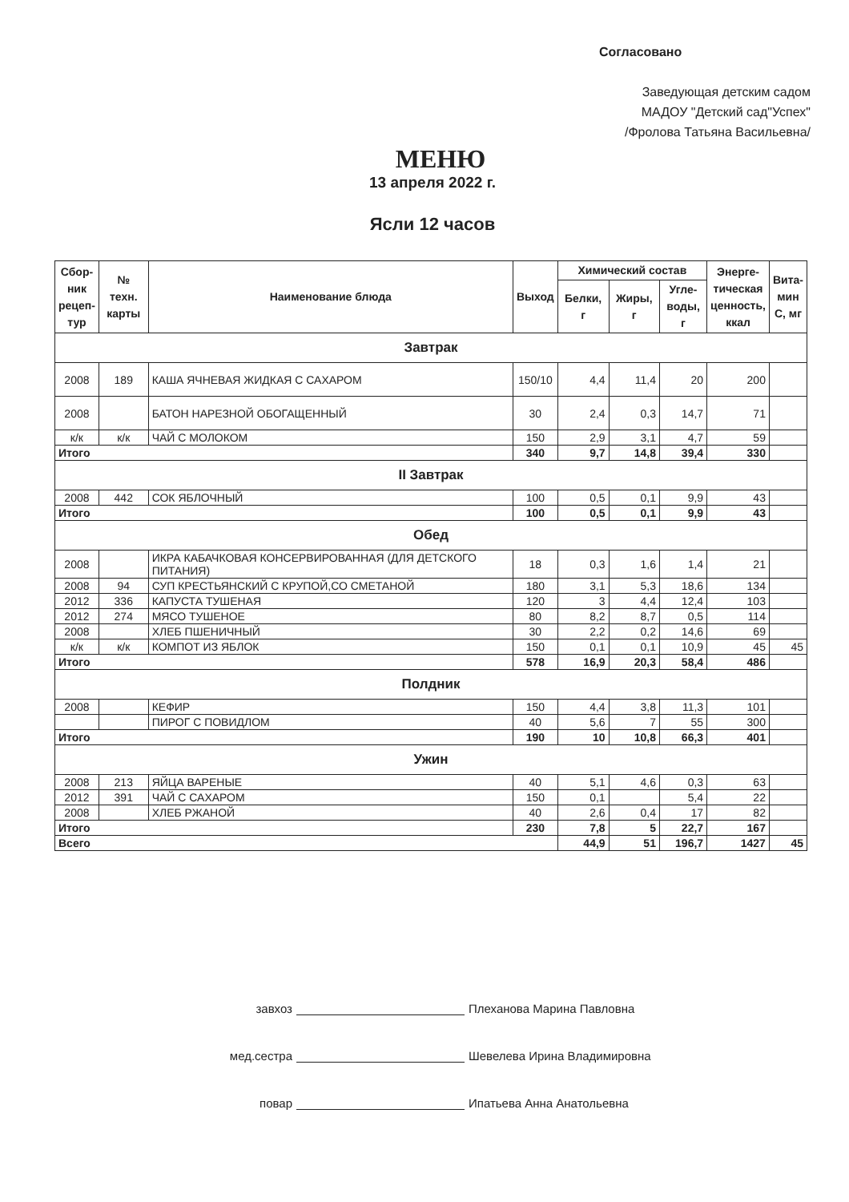Согласовано
Заведующая детским садом
МАДОУ "Детский сад"Успех"
/Фролова Татьяна Васильевна/
МЕНЮ
13 апреля 2022 г.
Ясли 12 часов
| Сбор- ник рецеп- тур | № техн. карты | Наименование блюда | Выход | Химический состав | | | Энерге- тическая ценность, ккал | Вита- мин С, мг |
| --- | --- | --- | --- | --- | --- | --- | --- | --- |
| | | | | Белки, г | Жиры, г | Угле- воды, г | | |
| Завтрак | | | | | | | | |
| 2008 | 189 | КАША ЯЧНЕВАЯ ЖИДКАЯ С САХАРОМ | 150/10 | 4,4 | 11,4 | 20 | 200 | |
| 2008 | | БАТОН НАРЕЗНОЙ ОБОГАЩЕННЫЙ | 30 | 2,4 | 0,3 | 14,7 | 71 | |
| к/к | к/к | ЧАЙ С МОЛОКОМ | 150 | 2,9 | 3,1 | 4,7 | 59 | |
| Итого | | | 340 | 9,7 | 14,8 | 39,4 | 330 | |
| II Завтрак | | | | | | | | |
| 2008 | 442 | СОК ЯБЛОЧНЫЙ | 100 | 0,5 | 0,1 | 9,9 | 43 | |
| Итого | | | 100 | 0,5 | 0,1 | 9,9 | 43 | |
| Обед | | | | | | | | |
| 2008 | | ИКРА КАБАЧКОВАЯ КОНСЕРВИРОВАННАЯ (ДЛЯ ДЕТСКОГО ПИТАНИЯ) | 18 | 0,3 | 1,6 | 1,4 | 21 | |
| 2008 | 94 | СУП КРЕСТЬЯНСКИЙ С КРУПОЙ,СО СМЕТАНОЙ | 180 | 3,1 | 5,3 | 18,6 | 134 | |
| 2012 | 336 | КАПУСТА ТУШЕНАЯ | 120 | 3 | 4,4 | 12,4 | 103 | |
| 2012 | 274 | МЯСО ТУШЕНОЕ | 80 | 8,2 | 8,7 | 0,5 | 114 | |
| 2008 | | ХЛЕБ ПШЕНИЧНЫЙ | 30 | 2,2 | 0,2 | 14,6 | 69 | |
| к/к | к/к | КОМПОТ ИЗ ЯБЛОК | 150 | 0,1 | 0,1 | 10,9 | 45 | 45 |
| Итого | | | 578 | 16,9 | 20,3 | 58,4 | 486 | |
| Полдник | | | | | | | | |
| 2008 | | КЕФИР | 150 | 4,4 | 3,8 | 11,3 | 101 | |
| | | ПИРОГ С ПОВИДЛОМ | 40 | 5,6 | 7 | 55 | 300 | |
| Итого | | | 190 | 10 | 10,8 | 66,3 | 401 | |
| Ужин | | | | | | | | |
| 2008 | 213 | ЯЙЦА ВАРЕНЫЕ | 40 | 5,1 | 4,6 | 0,3 | 63 | |
| 2012 | 391 | ЧАЙ С САХАРОМ | 150 | 0,1 | | 5,4 | 22 | |
| 2008 | | ХЛЕБ РЖАНОЙ | 40 | 2,6 | 0,4 | 17 | 82 | |
| Итого | | | 230 | 7,8 | 5 | 22,7 | 167 | |
| Всего | | | | 44,9 | 51 | 196,7 | 1427 | 45 |
завхоз Плеханова Марина Павловна
мед.сестра Шевелева Ирина Владимировна
повар Ипатьева Анна Анатольевна